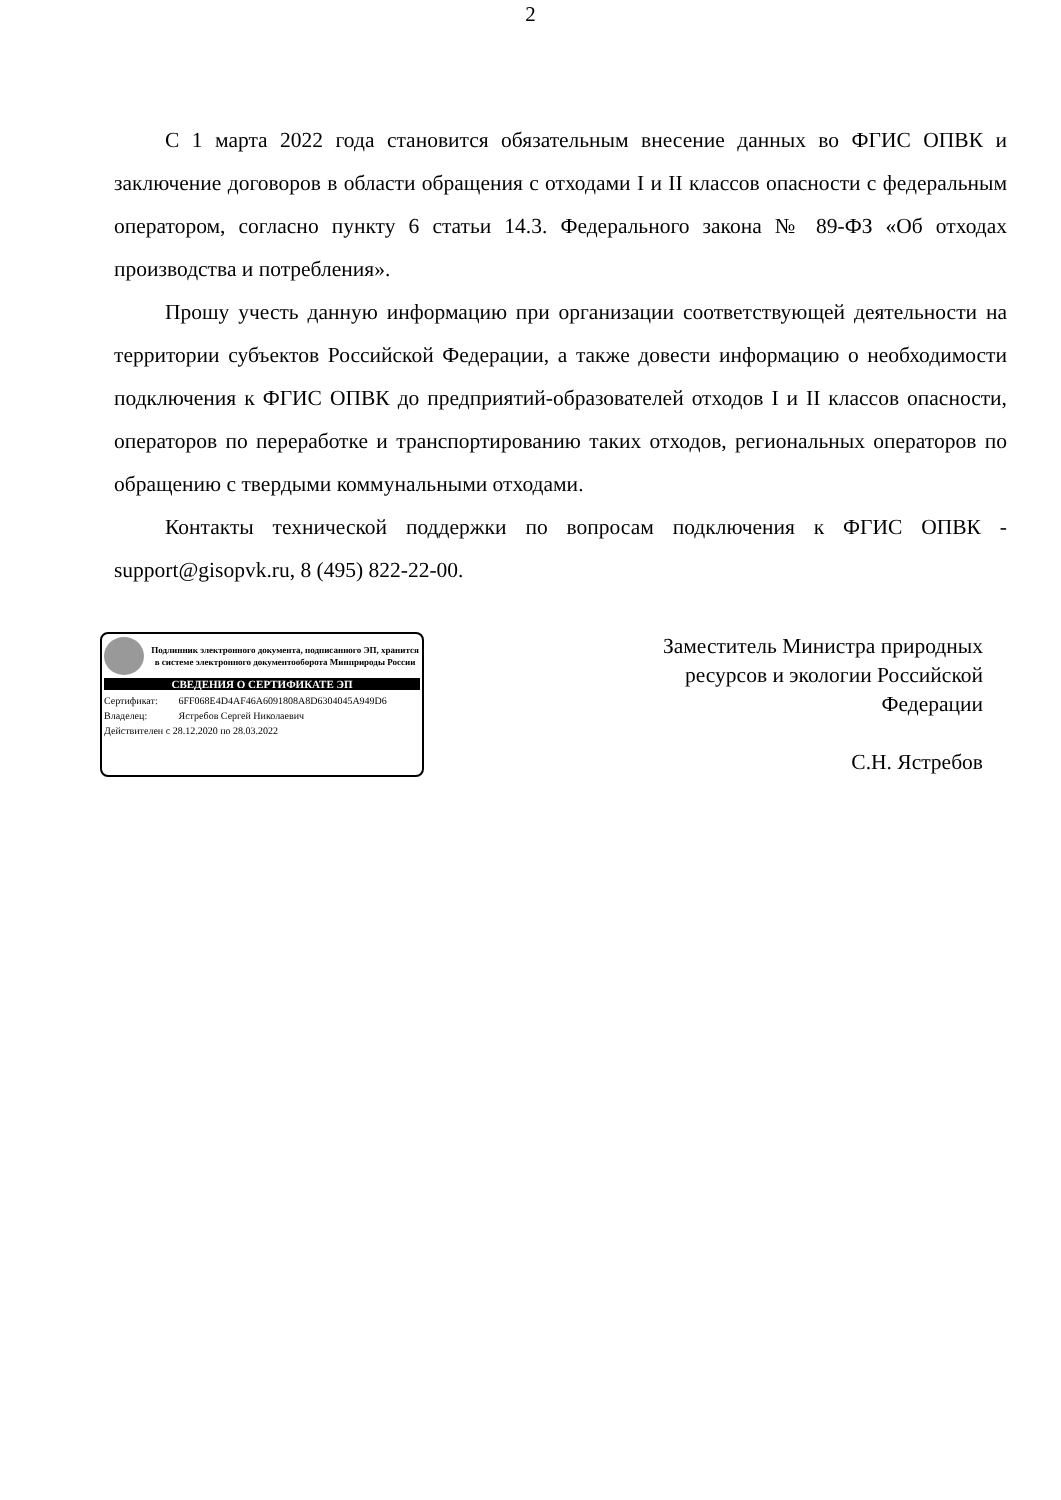2
С 1 марта 2022 года становится обязательным внесение данных во ФГИС ОПВК и заключение договоров в области обращения с отходами I и II классов опасности с федеральным оператором, согласно пункту 6 статьи 14.3. Федерального закона № 89-ФЗ «Об отходах производства и потребления».
Прошу учесть данную информацию при организации соответствующей деятельности на территории субъектов Российской Федерации, а также довести информацию о необходимости подключения к ФГИС ОПВК до предприятий-образователей отходов I и II классов опасности, операторов по переработке и транспортированию таких отходов, региональных операторов по обращению с твердыми коммунальными отходами.
Контакты технической поддержки по вопросам подключения к ФГИС ОПВК - support@gisopvk.ru, 8 (495) 822-22-00.
Подлинник электронного документа, подписанного ЭП, хранится в системе электронного документооборота Минприроды России
СВЕДЕНИЯ О СЕРТИФИКАТЕ ЭП
Сертификат: 6FF068E4D4AF46A6091808A8D6304045A949D6
Владелец: Ястребов Сергей Николаевич
Действителен с 28.12.2020 по 28.03.2022
Заместитель Министра природных
ресурсов и экологии Российской
Федерации
С.Н. Ястребов